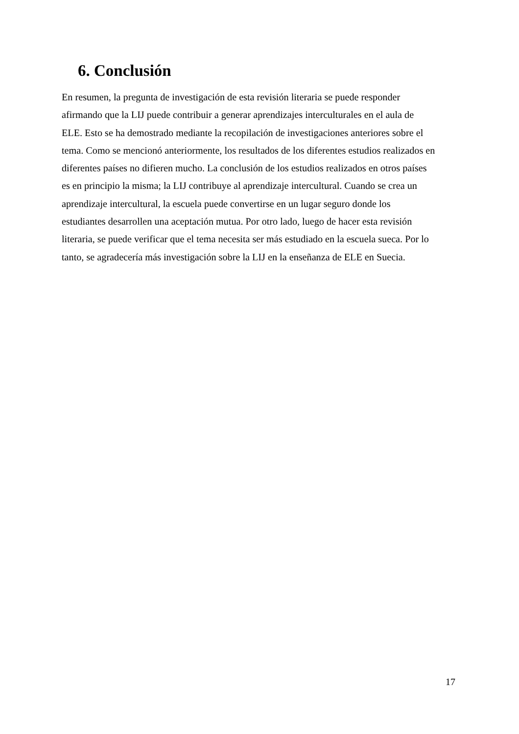6. Conclusión
En resumen, la pregunta de investigación de esta revisión literaria se puede responder
afirmando que la LIJ puede contribuir a generar aprendizajes interculturales en el aula de
ELE. Esto se ha demostrado mediante la recopilación de investigaciones anteriores sobre el
tema. Como se mencionó anteriormente, los resultados de los diferentes estudios realizados en
diferentes países no difieren mucho. La conclusión de los estudios realizados en otros países
es en principio la misma; la LIJ contribuye al aprendizaje intercultural. Cuando se crea un
aprendizaje intercultural, la escuela puede convertirse en un lugar seguro donde los
estudiantes desarrollen una aceptación mutua. Por otro lado, luego de hacer esta revisión
literaria, se puede verificar que el tema necesita ser más estudiado en la escuela sueca. Por lo
tanto, se agradecería más investigación sobre la LIJ en la enseñanza de ELE en Suecia.
17